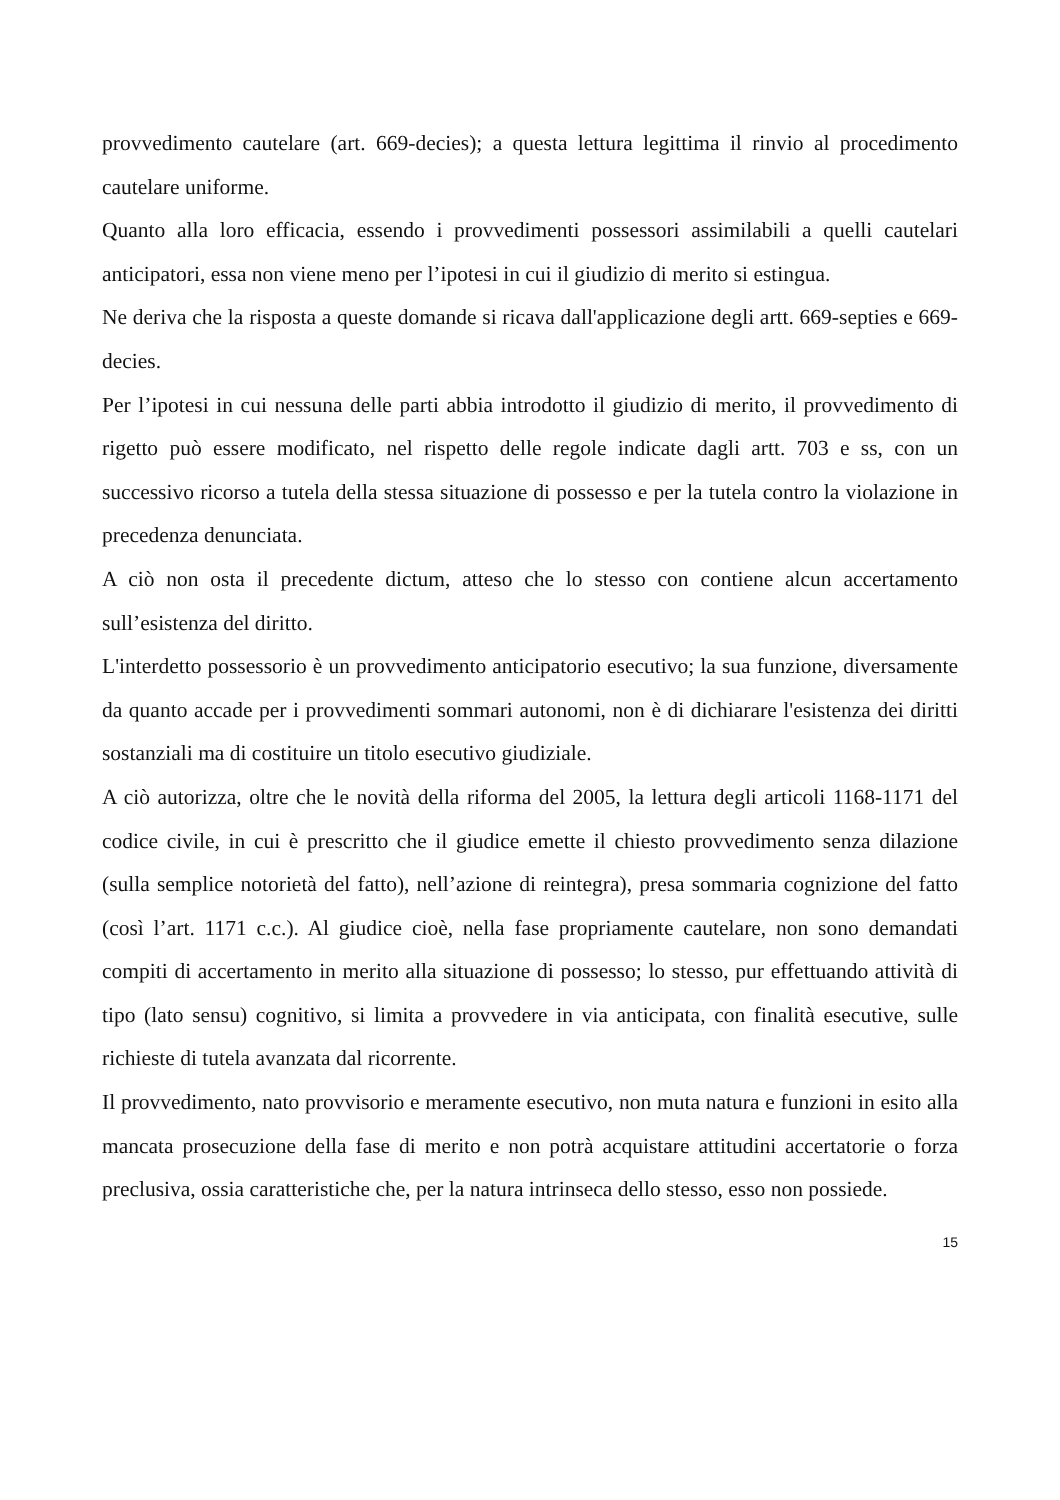provvedimento cautelare (art. 669-decies); a questa lettura legittima il rinvio al procedimento cautelare uniforme.
Quanto alla loro efficacia, essendo i provvedimenti possessori assimilabili a quelli cautelari anticipatori, essa non viene meno per l’ipotesi in cui il giudizio di merito si estingua.
Ne deriva che la risposta a queste domande si ricava dall'applicazione degli artt. 669-septies e 669-decies.
Per l’ipotesi in cui nessuna delle parti abbia introdotto il giudizio di merito, il provvedimento di rigetto può essere modificato, nel rispetto delle regole indicate dagli artt. 703 e ss, con un successivo ricorso a tutela della stessa situazione di possesso e per la tutela contro la violazione in precedenza denunciata.
A ciò non osta il precedente dictum, atteso che lo stesso con contiene alcun accertamento sull’esistenza del diritto.
L'interdetto possessorio è un provvedimento anticipatorio esecutivo; la sua funzione, diversamente da quanto accade per i provvedimenti sommari autonomi, non è di dichiarare l'esistenza dei diritti sostanziali ma di costituire un titolo esecutivo giudiziale.
A ciò autorizza, oltre che le novità della riforma del 2005, la lettura degli articoli 1168-1171 del codice civile, in cui è prescritto che il giudice emette il chiesto provvedimento senza dilazione (sulla semplice notorietà del fatto), nell’azione di reintegra), presa sommaria cognizione del fatto (così l’art. 1171 c.c.). Al giudice cioè, nella fase propriamente cautelare, non sono demandati compiti di accertamento in merito alla situazione di possesso; lo stesso, pur effettuando attività di tipo (lato sensu) cognitivo, si limita a provvedere in via anticipata, con finalità esecutive, sulle richieste di tutela avanzata dal ricorrente.
Il provvedimento, nato provvisorio e meramente esecutivo, non muta natura e funzioni in esito alla mancata prosecuzione della fase di merito e non potrà acquistare attitudini accertatorie o forza preclusiva, ossia caratteristiche che, per la natura intrinseca dello stesso, esso non possiede.
15